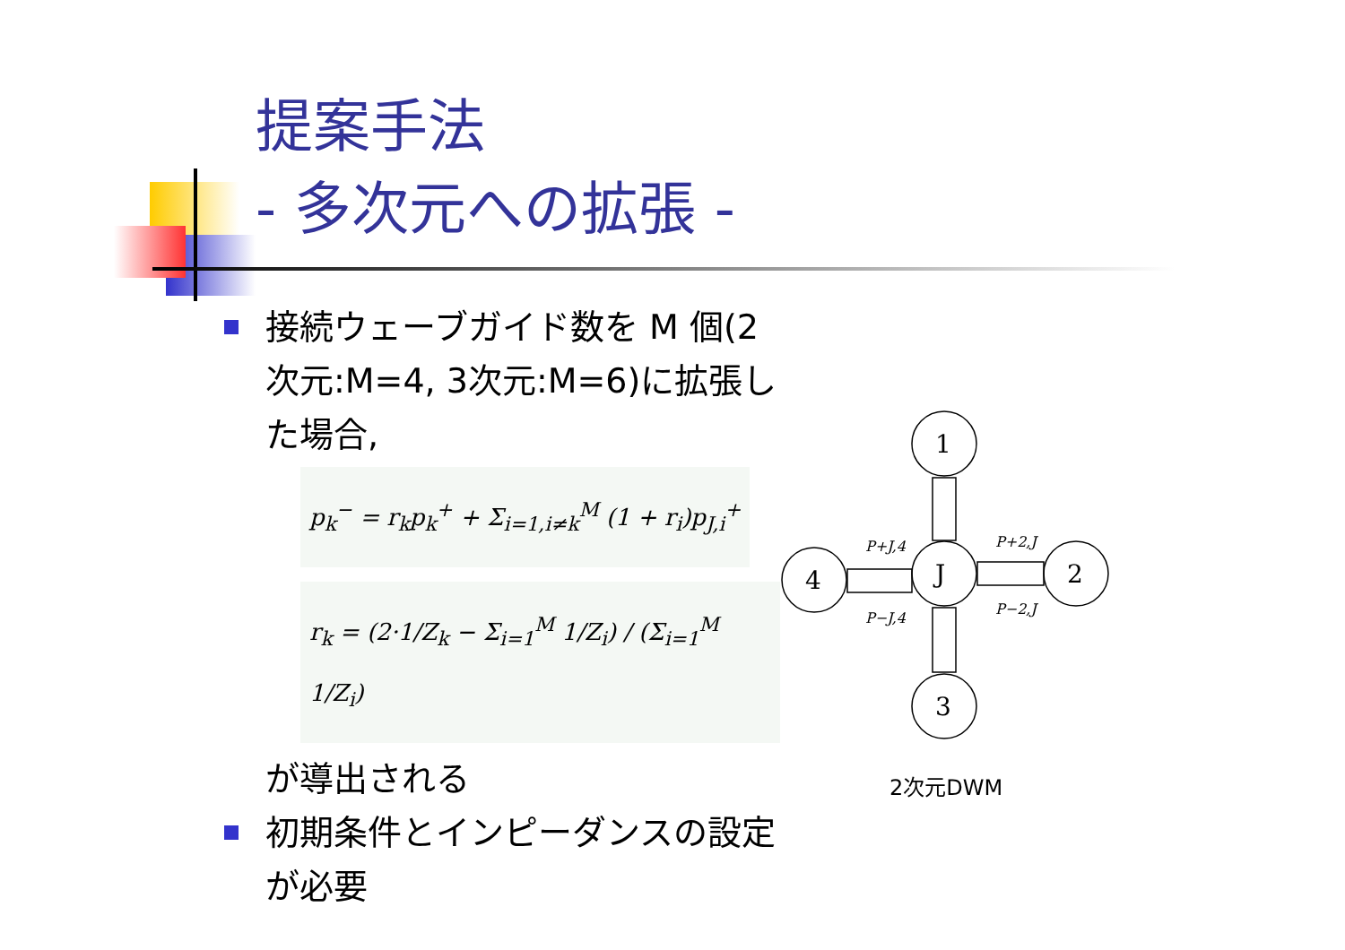提案手法
- 多次元への拡張 -
接続ウェーブガイド数を M 個(2次元:M=4, 3次元:M=6)に拡張した場合,
p<sub>k</sub><sup>−</sup> = r<sub>k</sub>p<sub>k</sub><sup>+</sup> + Σ<sub>i=1,i≠k</sub><sup>M</sup> (1 + r<sub>i</sub>)p<sub>J,i</sub><sup>+</sup>
r<sub>k</sub> = (2·1/Z<sub>k</sub> − Σ<sub>i=1</sub><sup>M</sup> 1/Z<sub>i</sub>) / (Σ<sub>i=1</sub><sup>M</sup> 1/Z<sub>i</sub>)
が導出される
初期条件とインピーダンスの設定が必要
1
J
2
4
3
P+J,4
P+2,J
P−J,4
P−2,J
2次元DWM